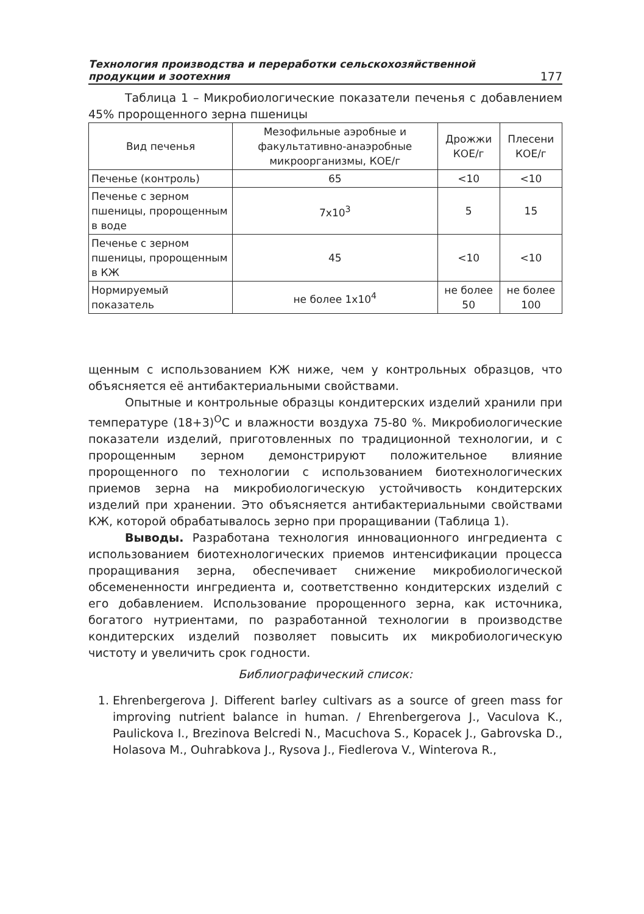Технология производства и переработки сельскохозяйственной
продукции и зоотехния 177
Таблица 1 – Микробиологические показатели печенья с добавлением 45% пророщенного зерна пшеницы
| Вид печенья | Мезофильные аэробные и факультативно-анаэробные микроорганизмы, КОЕ/г | Дрожжи КОЕ/г | Плесени КОЕ/г |
| --- | --- | --- | --- |
| Печенье (контроль) | 65 | <10 | <10 |
| Печенье с зерном пшеницы, пророщенным в воде | 7х10<sup>3</sup> | 5 | 15 |
| Печенье с зерном пшеницы, пророщенным в КЖ | 45 | <10 | <10 |
| Нормируемый показатель | не более 1х10<sup>4</sup> | не более 50 | не более 100 |
щенным с использованием КЖ ниже, чем у контрольных образцов, что объясняется её антибактериальными свойствами.
Опытные и контрольные образцы кондитерских изделий хранили при температуре (18+3)<sup>О</sup>С и влажности воздуха 75-80 %. Микробиологические показатели изделий, приготовленных по традиционной технологии, и с пророщенным зерном демонстрируют положительное влияние пророщенного по технологии с использованием биотехнологических приемов зерна на микробиологическую устойчивость кондитерских изделий при хранении. Это объясняется антибактериальными свойствами КЖ, которой обрабатывалось зерно при проращивании (Таблица 1).
Выводы. Разработана технология инновационного ингредиента с использованием биотехнологических приемов интенсификации процесса проращивания зерна, обеспечивает снижение микробиологической обсемененности ингредиента и, соответственно кондитерских изделий с его добавлением. Использование пророщенного зерна, как источника, богатого нутриентами, по разработанной технологии в производстве кондитерских изделий позволяет повысить их микробиологическую чистоту и увеличить срок годности.
Библиографический список:
1. Ehrenbergerova J. Different barley cultivars as a source of green mass for improving nutrient balance in human. / Ehrenbergerova J., Vaculova K., Paulickova I., Brezinova Belcredi N., Macuchova S., Kopacek J., Gabrovska D., Holasova M., Ouhrabkova J., Rysova J., Fiedlerova V., Winterova R.,